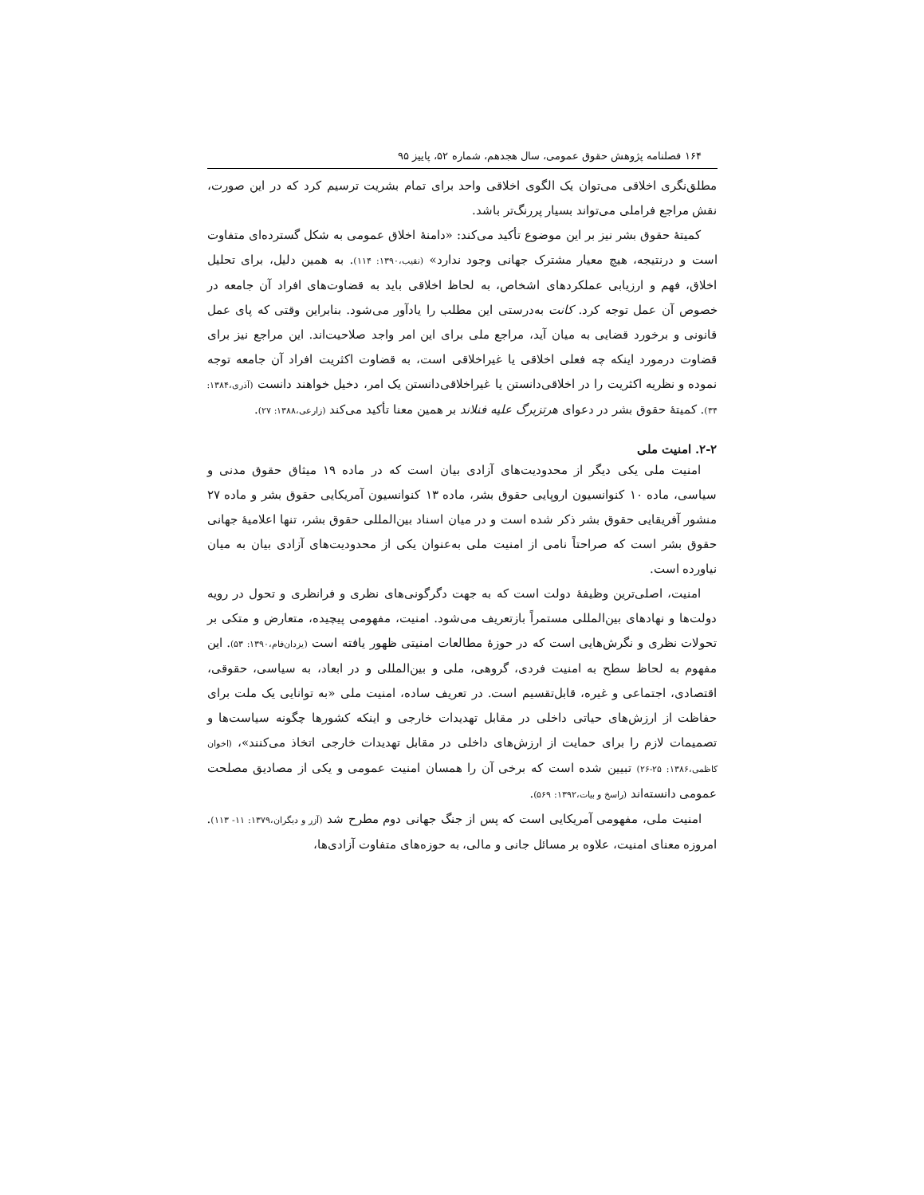۱۶۴ فصلنامه پژوهش حقوق عمومی، سال هجدهم، شماره ۵۲، پاییز ۹۵
مطلق‌نگری اخلاقی می‌توان یک الگوی اخلاقی واحد برای تمام بشریت ترسیم کرد که در این صورت، نقش مراجع فراملی می‌تواند بسیار پررنگ‌تر باشد.
کمیتهٔ حقوق بشر نیز بر این موضوع تأکید می‌کند: «دامنهٔ اخلاق عمومی به شکل گسترده‌ای متفاوت است و درنتیجه، هیچ معیار مشترک جهانی وجود ندارد» (نقیب،۱۳۹۰: ۱۱۴). به همین دلیل، برای تحلیل اخلاق، فهم و ارزیابی عملکردهای اشخاص، به لحاظ اخلاقی باید به قضاوت‌های افراد آن جامعه در خصوص آن عمل توجه کرد. کانت به‌درستی این مطلب را یادآور می‌شود. بنابراین وقتی که پای عمل قانونی و برخورد قضایی به میان آید، مراجع ملی برای این امر واجد صلاحیت‌اند. این مراجع نیز برای قضاوت درمورد اینکه چه فعلی اخلاقی یا غیراخلاقی است، به قضاوت اکثریت افراد آن جامعه توجه نموده و نظریه اکثریت را در اخلاقی‌دانستن یا غیراخلاقی‌دانستن یک امر، دخیل خواهند دانست (آذری،۱۳۸۴: ۳۴). کمیتهٔ حقوق بشر در دعوای هرتزبرگ علیه فنلاند بر همین معنا تأکید می‌کند (زارعی،۱۳۸۸: ۲۷).
۲-۲. امنیت ملی
امنیت ملی یکی دیگر از محدودیت‌های آزادی بیان است که در ماده ۱۹ میثاق حقوق مدنی و سیاسی، ماده ۱۰ کنوانسیون اروپایی حقوق بشر، ماده ۱۳ کنوانسیون آمریکایی حقوق بشر و ماده ۲۷ منشور آفریقایی حقوق بشر ذکر شده است و در میان اسناد بین‌المللی حقوق بشر، تنها اعلامیهٔ جهانی حقوق بشر است که صراحتاً نامی از امنیت ملی به‌عنوان یکی از محدودیت‌های آزادی بیان به میان نیاورده است.
امنیت، اصلی‌ترین وظیفهٔ دولت است که به جهت دگرگونی‌های نظری و فرانظری و تحول در رویه دولت‌ها و نهادهای بین‌المللی مستمراً بازتعریف می‌شود. امنیت، مفهومی پیچیده، متعارض و متکی بر تحولات نظری و نگرش‌هایی است که در حوزهٔ مطالعات امنیتی ظهور یافته است (یزدان‌فام،۱۳۹۰: ۵۳). این مفهوم به لحاظ سطح به امنیت فردی، گروهی، ملی و بین‌المللی و در ابعاد، به سیاسی، حقوقی، اقتصادی، اجتماعی و غیره، قابل‌تقسیم است. در تعریف ساده، امنیت ملی «به توانایی یک ملت برای حفاظت از ارزش‌های حیاتی داخلی در مقابل تهدیدات خارجی و اینکه کشورها چگونه سیاست‌ها و تصمیمات لازم را برای حمایت از ارزش‌های داخلی در مقابل تهدیدات خارجی اتخاذ می‌کنند»، (اخوان کاظمی،۱۳۸۶: ۲۵-۲۶) تبیین شده است که برخی آن را همسان امنیت عمومی و یکی از مصادیق مصلحت عمومی دانسته‌اند (راسخ و بیات،۱۳۹۲: ۵۶۹).
امنیت ملی، مفهومی آمریکایی است که پس از جنگ جهانی دوم مطرح شد (آزر و دیگران،۱۳۷۹: ۱۱- ۱۱۳). امروزه معنای امنیت، علاوه بر مسائل جانی و مالی، به حوزه‌های متفاوت آزادی‌ها،